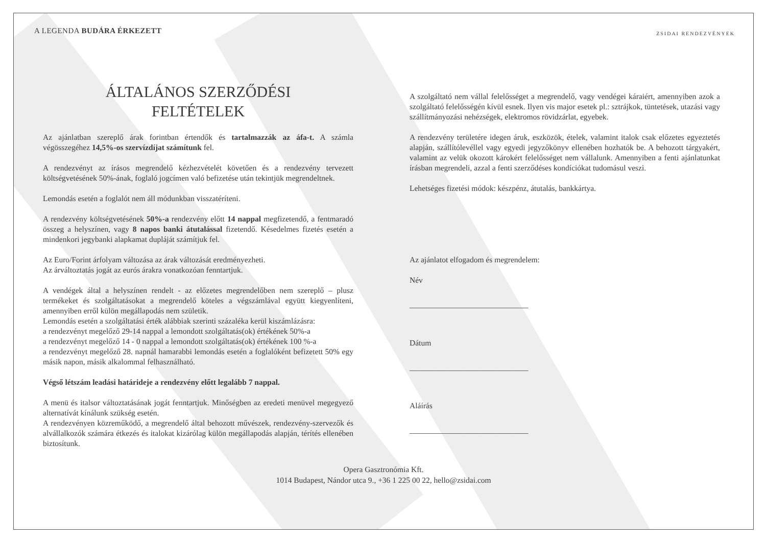A LEGENDA BUDÁRA ÉRKEZETT
ZSIDAI RENDEZVÉNYEK
ÁLTALÁNOS SZERZŐDÉSI
FELTÉTELEK
Az ajánlatban szereplő árak forintban értendők és tartalmazzák az áfa-t. A számla végösszegéhez 14,5%-os szervízdíjat számítunk fel.
A rendezvényt az írásos megrendelő kézhezvételét követően és a rendezvény tervezett költségvetésének 50%-ának, foglaló jogcímen való befizetése után tekintjük megrendeltnek.
Lemondás esetén a foglalót nem áll módunkban visszatéríteni.
A rendezvény költségvetésének 50%-a rendezvény előtt 14 nappal megfizetendő, a fentmaradó összeg a helyszínen, vagy 8 napos banki átutalással fizetendő. Késedelmes fizetés esetén a mindenkori jegybanki alapkamat dupláját számítjuk fel.
Az Euro/Forint árfolyam változása az árak változását eredményezheti.
Az árváltoztatás jogát az eurós árakra vonatkozóan fenntartjuk.
A vendégek által a helyszínen rendelt - az előzetes megrendelőben nem szereplő – plusz termékeket és szolgáltatásokat a megrendelő köteles a végszámlával együtt kiegyenlíteni, amennyiben erről külön megállapodás nem születik.
Lemondás esetén a szolgáltatási érték alábbiak szerinti százaléka kerül kiszámlázásra:
a rendezvényt megelőző 29-14 nappal a lemondott szolgáltatás(ok) értékének 50%-a
a rendezvényt megelőző 14 - 0 nappal a lemondott szolgáltatás(ok) értékének 100 %-a
a rendezvényt megelőző 28. napnál hamarabbi lemondás esetén a foglalóként befizetett 50% egy másik napon, másik alkalommal felhasználható.
Végső létszám leadási határideje a rendezvény előtt legalább 7 nappal.
A menü és italsor változtatásának jogát fenntartjuk. Minőségben az eredeti menüvel megegyező alternatívát kínálunk szükség esetén.
A rendezvényen közreműködő, a megrendelő által behozott művészek, rendezvény-szervezők és alvállalkozók számára étkezés és italokat kizárólag külön megállapodás alapján, térítés ellenében biztosítunk.
A szolgáltató nem vállal felelősséget a megrendelő, vagy vendégei káraiért, amennyiben azok a szolgáltató felelősségén kívül esnek. Ilyen vis major esetek pl.: sztrájkok, tüntetések, utazási vagy szállítmányozási nehézségek, elektromos rövidzárlat, egyebek.
A rendezvény területére idegen áruk, eszközök, ételek, valamint italok csak előzetes egyeztetés alapján, szállítólevéllel vagy egyedi jegyzőkönyv ellenében hozhatók be. A behozott tárgyakért, valamint az velük okozott károkért felelősséget nem vállalunk. Amennyiben a fenti ajánlatunkat írásban megrendeli, azzal a fenti szerződéses kondíciókat tudomásul veszi.
Lehetséges fizetési módok: készpénz, átutalás, bankkártya.
Az ajánlatot elfogadom és megrendelem:
Név
______________________________
Dátum
______________________________
Aláírás
______________________________
Opera Gasztronómia Kft.
1014 Budapest, Nándor utca 9., +36 1 225 00 22, hello@zsidai.com